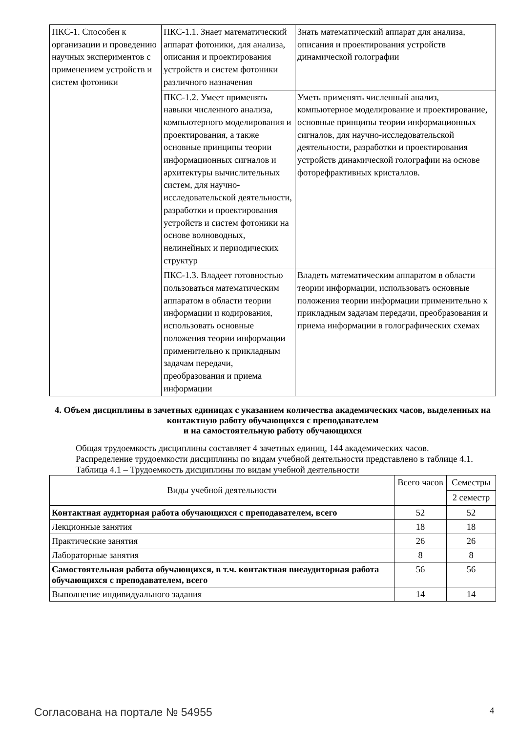| ПКС-1. Способен к организации и проведению научных экспериментов с применением устройств и систем фотоники | ПКС-1.1. Знает математический аппарат фотоники, для анализа, описания и проектирования устройств и систем фотоники различного назначения | Знать математический аппарат для анализа, описания и проектирования устройств динамической голографии |
| | ПКС-1.2. Умеет применять навыки численного анализа, компьютерного моделирования и проектирования, а также основные принципы теории информационных сигналов и архитектуры вычислительных систем, для научно-исследовательской деятельности, разработки и проектирования устройств и систем фотоники на основе волноводных, нелинейных и периодических структур | Уметь применять численный анализ, компьютерное моделирование и проектирование, основные принципы теории информационных сигналов, для научно-исследовательской деятельности, разработки и проектирования устройств динамической голографии на основе фоторефрактивных кристаллов. |
| | ПКС-1.3. Владеет готовностью пользоваться математическим аппаратом в области теории информации и кодирования, использовать основные положения теории информации применительно к прикладным задачам передачи, преобразования и приема информации | Владеть математическим аппаратом в области теории информации, использовать основные положения теории информации применительно к прикладным задачам передачи, преобразования и приема информации в голографических схемах |
4. Объем дисциплины в зачетных единицах с указанием количества академических часов, выделенных на контактную работу обучающихся с преподавателем
и на самостоятельную работу обучающихся
Общая трудоемкость дисциплины составляет 4 зачетных единиц, 144 академических часов.
Распределение трудоемкости дисциплины по видам учебной деятельности представлено в таблице 4.1.
Таблица 4.1 – Трудоемкость дисциплины по видам учебной деятельности
| Виды учебной деятельности | Всего часов | Семестры |
| --- | --- | --- |
| | | 2 семестр |
| Контактная аудиторная работа обучающихся с преподавателем, всего | 52 | 52 |
| Лекционные занятия | 18 | 18 |
| Практические занятия | 26 | 26 |
| Лабораторные занятия | 8 | 8 |
| Самостоятельная работа обучающихся, в т.ч. контактная внеаудиторная работа обучающихся с преподавателем, всего | 56 | 56 |
| Выполнение индивидуального задания | 14 | 14 |
Согласована на портале № 54955 4